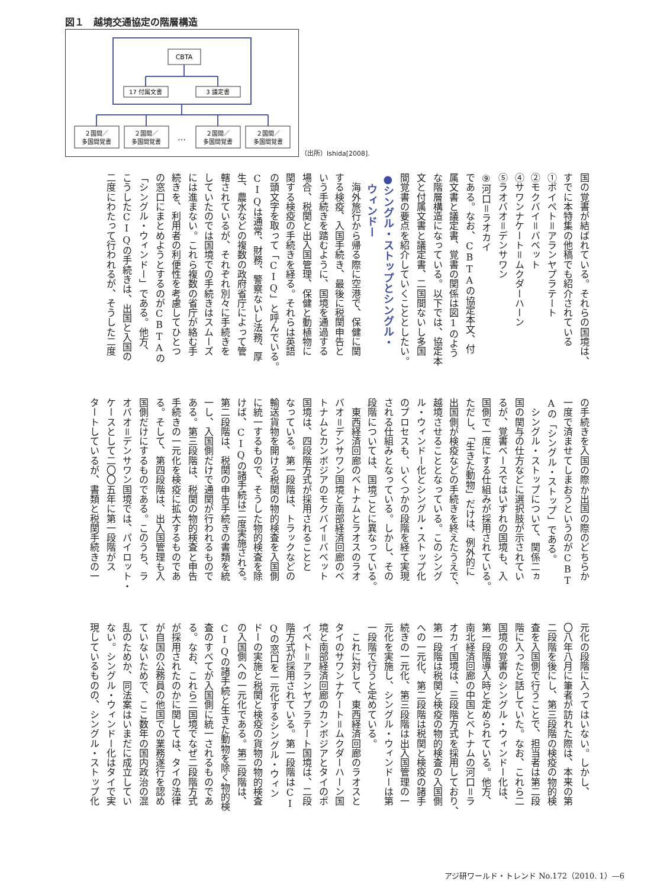図１　越境交通協定の階層構造
CBTA
17 付属文書
3 議定書
２国間／
多国間覚書
２国間／
多国間覚書
…
２国間／
多国間覚書
２国間／
多国間覚書
（出所）Ishida[2008].
国の覚書が結ばれている。それらの国境は、
すでに本特集の他稿でも紹介されている
①ポイペト＝アランヤプラテート
②モクバイ＝バベット
④サワンナケート＝ムクダーハーン
⑤ラオバオ＝デンサワン
⑨河口＝ラオカイ
である。なお、CBTAの協定本文、付
属文書と議定書、覚書の関係は図1のよう
な階層構造になっている。以下では、協定本
文と付属文書と議定書、二国間ないし多国
間覚書の要点を紹介していくこととしたい。
●シングル・ストップとシングル・
　ウィンドー
　海外旅行から帰る際に空港で、保健に関
する検疫、入国手続き、最後に税関申告と
いう手続きを踏むように、国境を通過する
場合、税関と出入国管理、保健と動植物に
関する検疫の手続きを経る。それらは英語
の頭文字を取って「CIQ」と呼んでいる。
CIQは通常、財務、警察ないし法務、厚
生、農水などの複数の政府省庁によって管
轄されているが、それぞれ別々に手続きを
していたのでは国境での手続きはスムーズ
には進まない。これら複数の省庁が絡む手
続きを、利用者の利便性を考慮してひとつ
の窓口にまとめようとするのがCBTAの
「シングル・ウィンドー」である。他方、
こうしたCIQの手続きは、出国と入国の
二度にわたって行われるが、そうした二度
の手続きを入国の際か出国の際のどちらか
一度で済ませてしまおうというのがCBT
Aの「シングル・ストップ」である。
　シングル・ストップについて、関係二ヵ
国の関与の仕方などに選択肢が示されてい
るが、覚書ベースではいずれの国境も、入
国側で一度にする仕組みが採用されている。
ただし、「生きた動物」だけは、例外的に
出国側が検疫などの手続きを終えたうえで、
越境させることとなっている。このシング
ル・ウィンドー化とシングル・ストップ化
のプロセスも、いくつかの段階を経て実現
される仕組みとなっている。しかし、その
段階については、国境ごとに異なっている。
　東西経済回廊のベトナムとラオスのラオ
バオ＝デンサワン国境と南部経済回廊のベ
トナムとカンボジアのモクバイ＝バベット
国境は、四段階方式が採用されることと
なっている。第一段階は、トラックなどの
輸送貨物を開ける税関の物的検査を入国側
に統一するもので、そうした物的検査を除
けば、CIQの諸手続は二度実施される。
第二段階は、税関の申告手続きの書類を統
一し、入国側だけで通関が行われるもので
ある。第三段階は、税関の物的検査と申告
手続きの一元化を検疫に拡大するものであ
る。そして、第四段階は、出入国管理も入
国側だけにするものである。このうち、ラ
オバオ＝デンサワン国境では、パイロット・
ケースとして二〇〇五年に第一段階がス
タートしているが、書類と税関手続きの一
元化の段階に入ってはいない。しかし、
〇八年八月に筆者が訪れた際は、本来の第
二段階を後にし、第三段階の検疫の物的検
査を入国側で行うことで、担当者は第二段
階に入ったと話していた。なお、これら二
国境の覚書のシングル・ウィンドー化は、
第一段階導入時と定められている。他方、
南北経済回廊の中国とベトナムの河口＝ラ
オカイ国境は、三段階方式を採用しており、
第一段階は税関と検疫の物的検査の入国側
への一元化、第二段階は税関と検疫の諸手
続きの一元化、第三段階は出入国管理の一
元化を実施し、シングル・ウィンドーは第
一段階で行うと定めている。
　これに対して、東西経済回廊のラオスと
タイのサワンナケート＝ムクダーハーン国
境と南部経済回廊のカンボジアとタイのポ
イペト＝アランヤプラテート国境は、二段
階方式が採用されている。第一段階はCI
Qの窓口を一元化するシングル・ウィン
ドーの実施と税関と検疫の貨物の物的検査
の入国側への一元化である。第二段階は、
CIQの諸手続と生きた動物を除く物的検
査のすべてが入国側に統一されるものであ
る。なお、これら二国境でなぜ二段階方式
が採用されたのかに関しては、タイの法律
が自国の公務員の他国での業務遂行を認め
ていないためで、ここ数年の国内政治の混
乱のためか、同法案はいまだに成立してい
ない。シングル・ウィンドー化はタイで実
現しているものの、シングル・ストップ化
アジ研ワールド・トレンド No.172（2010. 1）—6